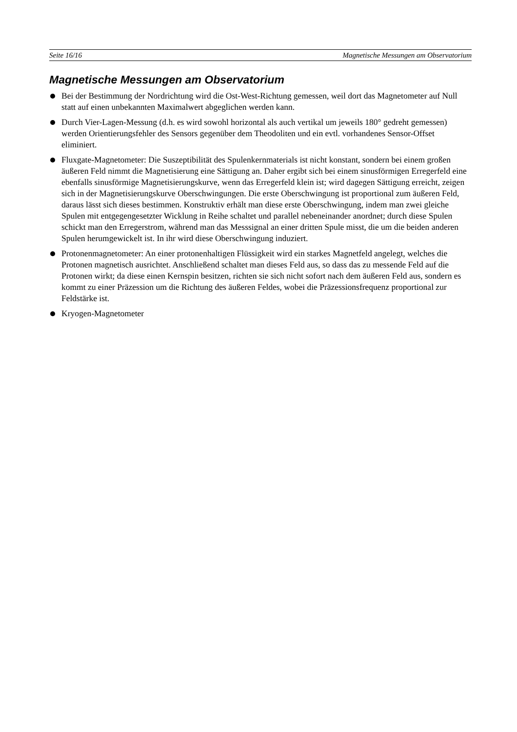Seite 16/16 Magnetische Messungen am Observatorium
Magnetische Messungen am Observatorium
Bei der Bestimmung der Nordrichtung wird die Ost-West-Richtung gemessen, weil dort das Magnetometer auf Null statt auf einen unbekannten Maximalwert abgeglichen werden kann.
Durch Vier-Lagen-Messung (d.h. es wird sowohl horizontal als auch vertikal um jeweils 180° gedreht gemessen) werden Orientierungsfehler des Sensors gegenüber dem Theodoliten und ein evtl. vorhandenes Sensor-Offset eliminiert.
Fluxgate-Magnetometer: Die Suszeptibilität des Spulenkernmaterials ist nicht konstant, sondern bei einem großen äußeren Feld nimmt die Magnetisierung eine Sättigung an. Daher ergibt sich bei einem sinusförmigen Erregerfeld eine ebenfalls sinusförmige Magnetisierungskurve, wenn das Erregerfeld klein ist; wird dagegen Sättigung erreicht, zeigen sich in der Magnetisierungskurve Oberschwingungen. Die erste Oberschwingung ist proportional zum äußeren Feld, daraus lässt sich dieses bestimmen. Konstruktiv erhält man diese erste Oberschwingung, indem man zwei gleiche Spulen mit entgegengesetzter Wicklung in Reihe schaltet und parallel nebeneinander anordnet; durch diese Spulen schickt man den Erregerstrom, während man das Messsignal an einer dritten Spule misst, die um die beiden anderen Spulen herumgewickelt ist. In ihr wird diese Oberschwingung induziert.
Protonenmagnetometer: An einer protonenhaltigen Flüssigkeit wird ein starkes Magnetfeld angelegt, welches die Protonen magnetisch ausrichtet. Anschließend schaltet man dieses Feld aus, so dass das zu messende Feld auf die Protonen wirkt; da diese einen Kernspin besitzen, richten sie sich nicht sofort nach dem äußeren Feld aus, sondern es kommt zu einer Präzession um die Richtung des äußeren Feldes, wobei die Präzessionsfrequenz proportional zur Feldstärke ist.
Kryogen-Magnetometer